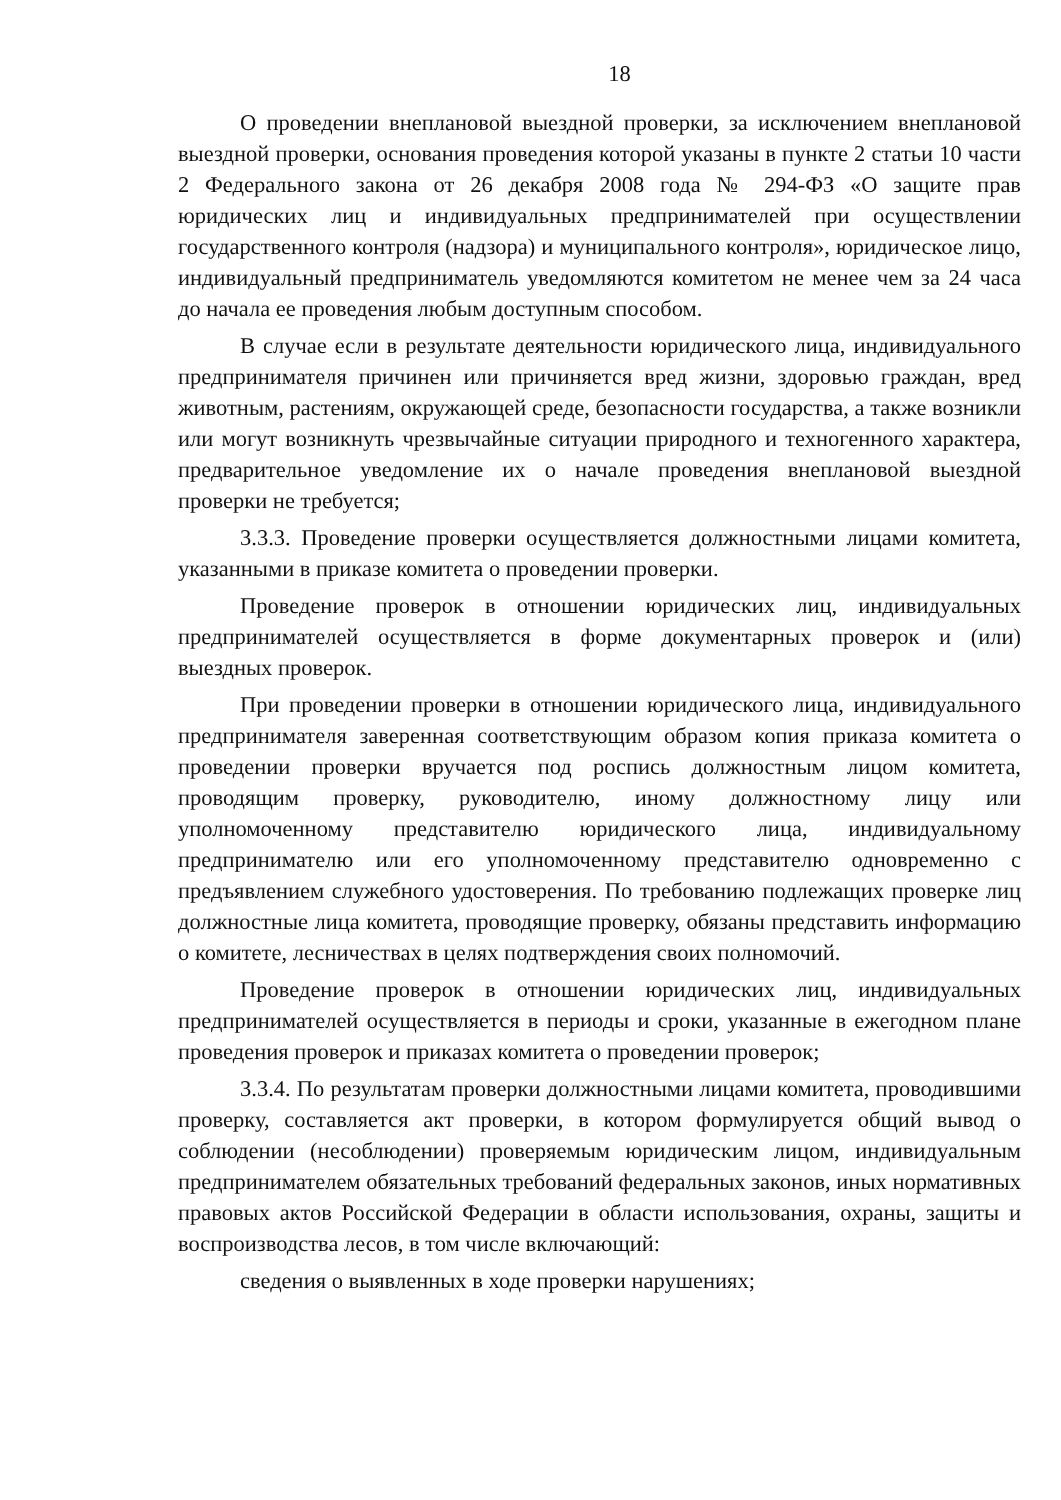18
О проведении внеплановой выездной проверки, за исключением внеплановой выездной проверки, основания проведения которой указаны в пункте 2 статьи 10 части 2 Федерального закона от 26 декабря 2008 года № 294-ФЗ «О защите прав юридических лиц и индивидуальных предпринимателей при осуществлении государственного контроля (надзора) и муниципального контроля», юридическое лицо, индивидуальный предприниматель уведомляются комитетом не менее чем за 24 часа до начала ее проведения любым доступным способом.
В случае если в результате деятельности юридического лица, индивидуального предпринимателя причинен или причиняется вред жизни, здоровью граждан, вред животным, растениям, окружающей среде, безопасности государства, а также возникли или могут возникнуть чрезвычайные ситуации природного и техногенного характера, предварительное уведомление их о начале проведения внеплановой выездной проверки не требуется;
3.3.3. Проведение проверки осуществляется должностными лицами комитета, указанными в приказе комитета о проведении проверки.
Проведение проверок в отношении юридических лиц, индивидуальных предпринимателей осуществляется в форме документарных проверок и (или) выездных проверок.
При проведении проверки в отношении юридического лица, индивидуального предпринимателя заверенная соответствующим образом копия приказа комитета о проведении проверки вручается под роспись должностным лицом комитета, проводящим проверку, руководителю, иному должностному лицу или уполномоченному представителю юридического лица, индивидуальному предпринимателю или его уполномоченному представителю одновременно с предъявлением служебного удостоверения. По требованию подлежащих проверке лиц должностные лица комитета, проводящие проверку, обязаны представить информацию о комитете, лесничествах в целях подтверждения своих полномочий.
Проведение проверок в отношении юридических лиц, индивидуальных предпринимателей осуществляется в периоды и сроки, указанные в ежегодном плане проведения проверок и приказах комитета о проведении проверок;
3.3.4. По результатам проверки должностными лицами комитета, проводившими проверку, составляется акт проверки, в котором формулируется общий вывод о соблюдении (несоблюдении) проверяемым юридическим лицом, индивидуальным предпринимателем обязательных требований федеральных законов, иных нормативных правовых актов Российской Федерации в области использования, охраны, защиты и воспроизводства лесов, в том числе включающий:
сведения о выявленных в ходе проверки нарушениях;